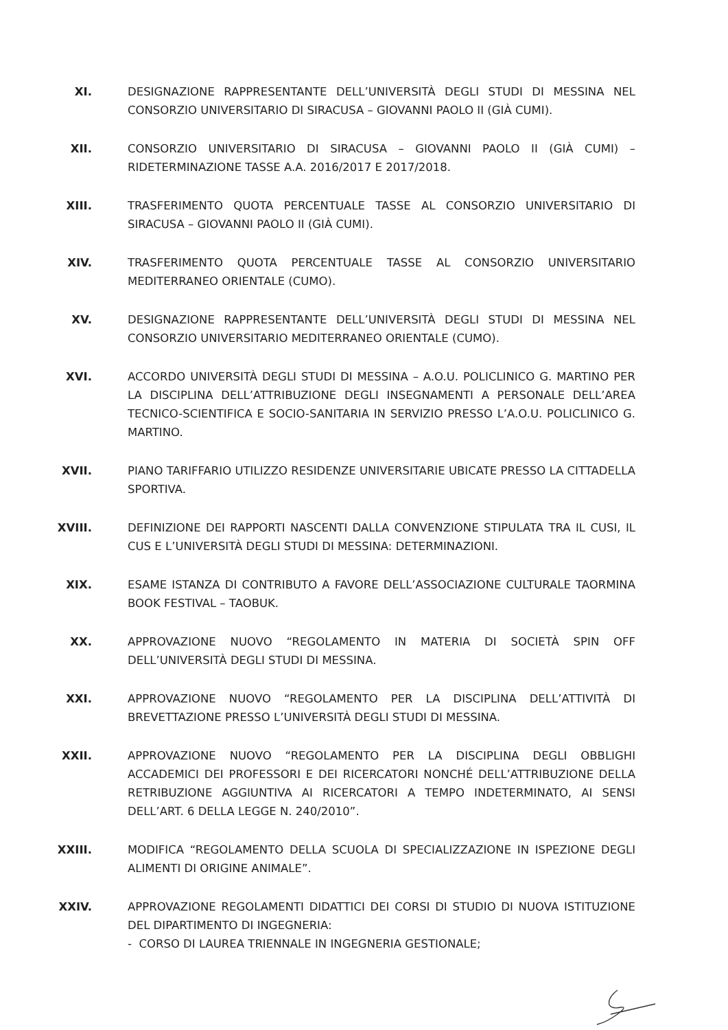XI. DESIGNAZIONE RAPPRESENTANTE DELL’UNIVERSITÀ DEGLI STUDI DI MESSINA NEL CONSORZIO UNIVERSITARIO DI SIRACUSA – GIOVANNI PAOLO II (GIÀ CUMI).
XII. CONSORZIO UNIVERSITARIO DI SIRACUSA – GIOVANNI PAOLO II (GIÀ CUMI) – RIDETERMINAZIONE TASSE A.A. 2016/2017 E 2017/2018.
XIII. TRASFERIMENTO QUOTA PERCENTUALE TASSE AL CONSORZIO UNIVERSITARIO DI SIRACUSA – GIOVANNI PAOLO II (GIÀ CUMI).
XIV. TRASFERIMENTO QUOTA PERCENTUALE TASSE AL CONSORZIO UNIVERSITARIO MEDITERRANEO ORIENTALE (CUMO).
XV. DESIGNAZIONE RAPPRESENTANTE DELL’UNIVERSITÀ DEGLI STUDI DI MESSINA NEL CONSORZIO UNIVERSITARIO MEDITERRANEO ORIENTALE (CUMO).
XVI. ACCORDO UNIVERSITÀ DEGLI STUDI DI MESSINA – A.O.U. POLICLINICO G. MARTINO PER LA DISCIPLINA DELL’ATTRIBUZIONE DEGLI INSEGNAMENTI A PERSONALE DELL’AREA TECNICO-SCIENTIFICA E SOCIO-SANITARIA IN SERVIZIO PRESSO L’A.O.U. POLICLINICO G. MARTINO.
XVII. PIANO TARIFFARIO UTILIZZO RESIDENZE UNIVERSITARIE UBICATE PRESSO LA CITTADELLA SPORTIVA.
XVIII. DEFINIZIONE DEI RAPPORTI NASCENTI DALLA CONVENZIONE STIPULATA TRA IL CUSI, IL CUS E L’UNIVERSITÀ DEGLI STUDI DI MESSINA: DETERMINAZIONI.
XIX. ESAME ISTANZA DI CONTRIBUTO A FAVORE DELL’ASSOCIAZIONE CULTURALE TAORMINA BOOK FESTIVAL – TAOBUK.
XX. APPROVAZIONE NUOVO “REGOLAMENTO IN MATERIA DI SOCIETÀ SPIN OFF DELL’UNIVERSITÀ DEGLI STUDI DI MESSINA.
XXI. APPROVAZIONE NUOVO “REGOLAMENTO PER LA DISCIPLINA DELL’ATTIVITÀ DI BREVETTAZIONE PRESSO L’UNIVERSITÀ DEGLI STUDI DI MESSINA.
XXII. APPROVAZIONE NUOVO “REGOLAMENTO PER LA DISCIPLINA DEGLI OBBLIGHI ACCADEMICI DEI PROFESSORI E DEI RICERCATORI NONCHÉ DELL’ATTRIBUZIONE DELLA RETRIBUZIONE AGGIUNTIVA AI RICERCATORI A TEMPO INDETERMINATO, AI SENSI DELL’ART. 6 DELLA LEGGE N. 240/2010”.
XXIII. MODIFICA “REGOLAMENTO DELLA SCUOLA DI SPECIALIZZAZIONE IN ISPEZIONE DEGLI ALIMENTI DI ORIGINE ANIMALE”.
XXIV. APPROVAZIONE REGOLAMENTI DIDATTICI DEI CORSI DI STUDIO DI NUOVA ISTITUZIONE DEL DIPARTIMENTO DI INGEGNERIA:
- CORSO DI LAUREA TRIENNALE IN INGEGNERIA GESTIONALE;